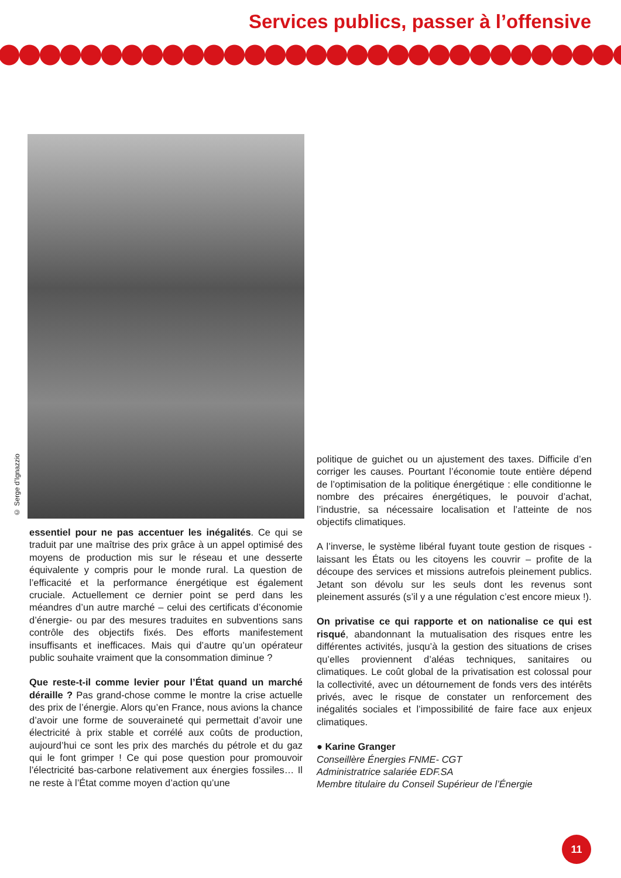Services publics, passer à l’offensive
© Serge d’Ignazzio
essentiel pour ne pas accentuer les inégalités. Ce qui se traduit par une maîtrise des prix grâce à un appel optimisé des moyens de production mis sur le réseau et une desserte équivalente y compris pour le monde rural. La question de l’efficacité et la performance énergétique est également cruciale. Actuellement ce dernier point se perd dans les méandres d’un autre marché – celui des certificats d’économie d’énergie- ou par des mesures traduites en subventions sans contrôle des objectifs fixés. Des efforts manifestement insuffisants et inefficaces. Mais qui d’autre qu’un opérateur public souhaite vraiment que la consommation diminue ?
Que reste-t-il comme levier pour l’État quand un marché déraille ? Pas grand-chose comme le montre la crise actuelle des prix de l’énergie. Alors qu’en France, nous avions la chance d’avoir une forme de souveraineté qui permettait d’avoir une électricité à prix stable et corrélé aux coûts de production, aujourd’hui ce sont les prix des marchés du pétrole et du gaz qui le font grimper ! Ce qui pose question pour promouvoir l’électricité bas-carbone relativement aux énergies fossiles… Il ne reste à l’État comme moyen d’action qu’une
politique de guichet ou un ajustement des taxes. Difficile d’en corriger les causes. Pourtant l’économie toute entière dépend de l’optimisation de la politique énergétique : elle conditionne le nombre des précaires énergétiques, le pouvoir d’achat, l’industrie, sa nécessaire localisation et l’atteinte de nos objectifs climatiques.
A l’inverse, le système libéral fuyant toute gestion de risques - laissant les États ou les citoyens les couvrir – profite de la découpe des services et missions autrefois pleinement publics. Jetant son dévolu sur les seuls dont les revenus sont pleinement assurés (s’il y a une régulation c’est encore mieux !).
On privatise ce qui rapporte et on nationalise ce qui est risqué, abandonnant la mutualisation des risques entre les différentes activités, jusqu’à la gestion des situations de crises qu’elles proviennent d’aléas techniques, sanitaires ou climatiques. Le coût global de la privatisation est colossal pour la collectivité, avec un détournement de fonds vers des intérêts privés, avec le risque de constater un renforcement des inégalités sociales et l’impossibilité de faire face aux enjeux climatiques.
● Karine Granger
Conseillère Énergies FNME- CGT
Administratrice salariée EDF.SA
Membre titulaire du Conseil Supérieur de l’Énergie
11